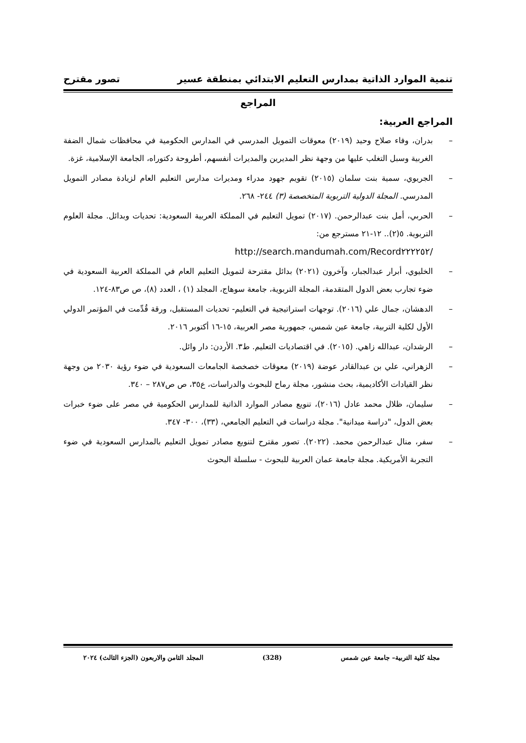تنمية الموارد الذاتية بمدارس التعليم الابتدائي بمنطقة عسير تصور مقترح
المراجع
المراجع العربية:
– بدران، وفاء صلاح وحيد (٢٠١٩) معوقات التمويل المدرسي في المدارس الحكومية في محافظات شمال الضفة الغربية وسبل التغلب عليها من وجهة نظر المديرين والمديرات أنفسهم، أطروحة دكتوراه، الجامعة الإسلامية، غزة.
– الجريوي، سمية بنت سلمان (٢٠١٥) تقويم جهود مدراء ومديرات مدارس التعليم العام لزيادة مصادر التمويل المدرسي. المجلة الدولية التربوية المتخصصة (٣) ٢٤٤- ٢٦٨.
– الحربي، أمل بنت عبدالرحمن. (٢٠١٧) تمويل التعليم في المملكة العربية السعودية: تحديات وبدائل. مجلة العلوم التربوية. ٥(٢).. ١٢-٢١ مسترجع من:
http://search.mandumah.com/Record٢٢٢٢٥٢/
– الخليوي، أبرار عبدالجبار، وآخرون (٢٠٢١) بدائل مقترحة لتمويل التعليم العام في المملكة العربية السعودية في ضوء تجارب بعض الدول المتقدمة، المجلة التربوية، جامعة سوهاج، المجلد (١) ، العدد (٨)، ص ص٨٣-١٢٤.
– الدهشان، جمال علي (٢٠١٦). توجهات استراتيجية في التعليم- تحديات المستقبل، ورقة قُدِّمت في المؤتمر الدولي الأول لكلية التربية، جامعة عين شمس، جمهورية مصر العربية، ١٥-١٦ أكتوبر ٢٠١٦.
– الرشدان، عبدالله زاهي. (٢٠١٥). في اقتصاديات التعليم. ط٣. الأردن: دار وائل.
– الزهراني، علي بن عبدالقادر عوضة (٢٠١٩) معوقات خصخصة الجامعات السعودية في ضوء رؤية ٢٠٣٠ من وجهة نظر القيادات الأكاديمية، بحث منشور، مجلة رماح للبحوث والدراسات، ع٣٥، ص ص٢٨٧ – ٣٤٠.
– سليمان، ظلال محمد عادل (٢٠١٦)، تنويع مصادر الموارد الذاتية للمدارس الحكومية في مصر على ضوء خبرات بعض الدول، "دراسة ميدانية". مجلة دراسات في التعليم الجامعي، (٣٣)، ٣٠٠- ٣٤٧.
– سفر، منال عبدالرحمن محمد. (٢٠٢٢). تصور مقترح لتنويع مصادر تمويل التعليم بالمدارس السعودية في ضوء التجربة الأمريكية. مجلة جامعة عمان العربية للبحوث - سلسلة البحوث
مجلة كلية التربية– جامعة عين شمس (328) المجلد الثامن والاربعون (الجزء الثالث) ٢٠٢٤